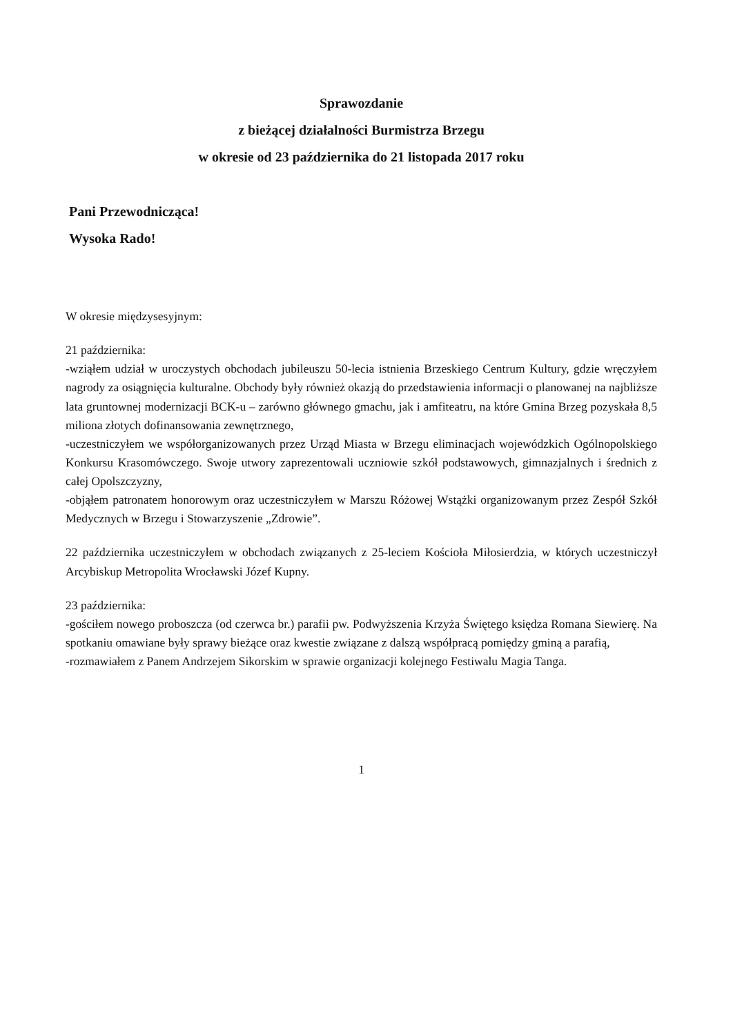Sprawozdanie
z bieżącej działalności Burmistrza Brzegu
w okresie od 23 października do 21 listopada 2017 roku
Pani Przewodnicząca!
Wysoka Rado!
W okresie międzysesyjnym:
21 października:
-wziąłem udział w uroczystych obchodach jubileuszu 50-lecia istnienia Brzeskiego Centrum Kultury, gdzie wręczyłem nagrody za osiągnięcia kulturalne. Obchody były również okazją do przedstawienia informacji o planowanej na najbliższe lata gruntownej modernizacji BCK-u – zarówno głównego gmachu, jak i amfiteatru, na które Gmina Brzeg pozyskała 8,5 miliona złotych dofinansowania zewnętrznego,
-uczestniczyłem we współorganizowanych przez Urząd Miasta w Brzegu eliminacjach wojewódzkich Ogólnopolskiego Konkursu Krasomówczego. Swoje utwory zaprezentowali uczniowie szkół podstawowych, gimnazjalnych i średnich z całej Opolszczyzny,
-objąłem patronatem honorowym oraz uczestniczyłem w Marszu Różowej Wstążki organizowanym przez Zespół Szkół Medycznych w Brzegu i Stowarzyszenie „Zdrowie”.
22 października uczestniczyłem w obchodach związanych z 25-leciem Kościoła Miłosierdzia, w których uczestniczył Arcybiskup Metropolita Wrocławski Józef Kupny.
23 października:
-gościłem nowego proboszcza (od czerwca br.) parafii pw. Podwyższenia Krzyża Świętego księdza Romana Siewierę. Na spotkaniu omawiane były sprawy bieżące oraz kwestie związane z dalszą współpracą pomiędzy gminą a parafią,
-rozmawiałem z Panem Andrzejem Sikorskim w sprawie organizacji kolejnego Festiwalu Magia Tanga.
1